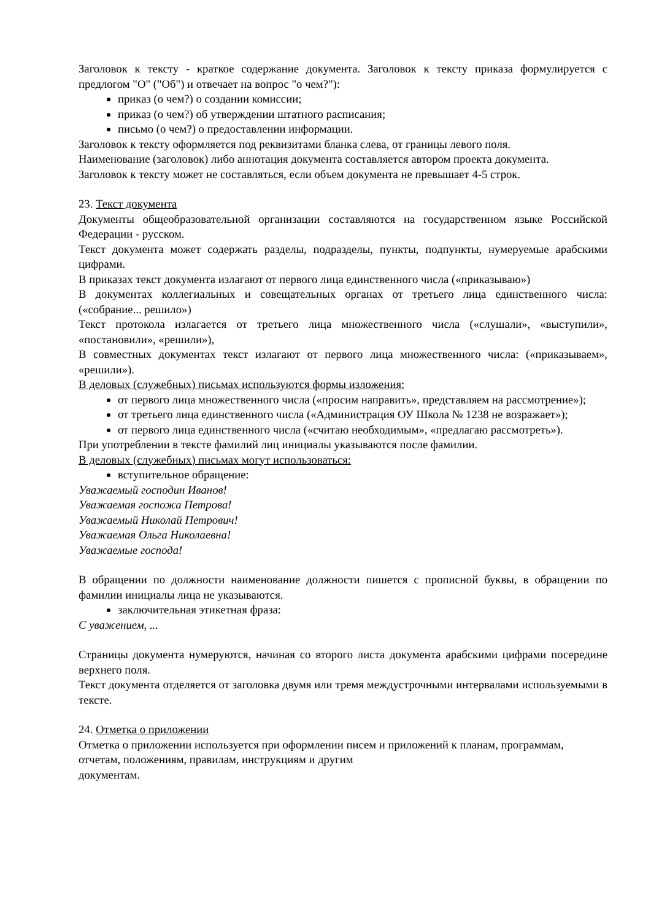Заголовок к тексту - краткое содержание документа. Заголовок к тексту приказа формулируется с предлогом "О" ("Об") и отвечает на вопрос "о чем?"):
приказ (о чем?) о создании комиссии;
приказ (о чем?) об утверждении штатного расписания;
письмо (о чем?) о предоставлении информации.
Заголовок к тексту оформляется под реквизитами бланка слева, от границы левого поля.
Наименование (заголовок) либо аннотация документа составляется автором проекта документа.
Заголовок к тексту может не составляться, если объем документа не превышает 4-5 строк.
23. Текст документа
Документы общеобразовательной организации составляются на государственном языке Российской Федерации - русском.
Текст документа может содержать разделы, подразделы, пункты, подпункты, нумеруемые арабскими цифрами.
В приказах текст документа излагают от первого лица единственного числа («приказываю»)
В документах коллегиальных и совещательных органах от третьего лица единственного числа: («собрание... решило»)
Текст протокола излагается от третьего лица множественного числа («слушали», «выступили», «постановили», «решили»),
В совместных документах текст излагают от первого лица множественного числа: («приказываем», «решили»).
В деловых (служебных) письмах используются формы изложения:
от первого лица множественного числа («просим направить», представляем на рассмотрение»);
от третьего лица единственного числа («Администрация ОУ Школа № 1238 не возражает»);
от первого лица единственного числа («считаю необходимым», «предлагаю рассмотреть»).
При употреблении в тексте фамилий лиц инициалы указываются после фамилии.
В деловых (служебных) письмах могут использоваться:
вступительное обращение:
Уважаемый господин Иванов!
Уважаемая госпожа Петрова!
Уважаемый Николай Петрович!
Уважаемая Ольга Николаевна!
Уважаемые господа!
В обращении по должности наименование должности пишется с прописной буквы, в обращении по фамилии инициалы лица не указываются.
заключительная этикетная фраза:
С уважением, ...
Страницы документа нумеруются, начиная со второго листа документа арабскими цифрами посередине верхнего поля.
Текст документа отделяется от заголовка двумя или тремя междустрочными интервалами используемыми в тексте.
24. Отметка о приложении
Отметка о приложении используется при оформлении писем и приложений к планам, программам, отчетам, положениям, правилам, инструкциям и другим
документам.